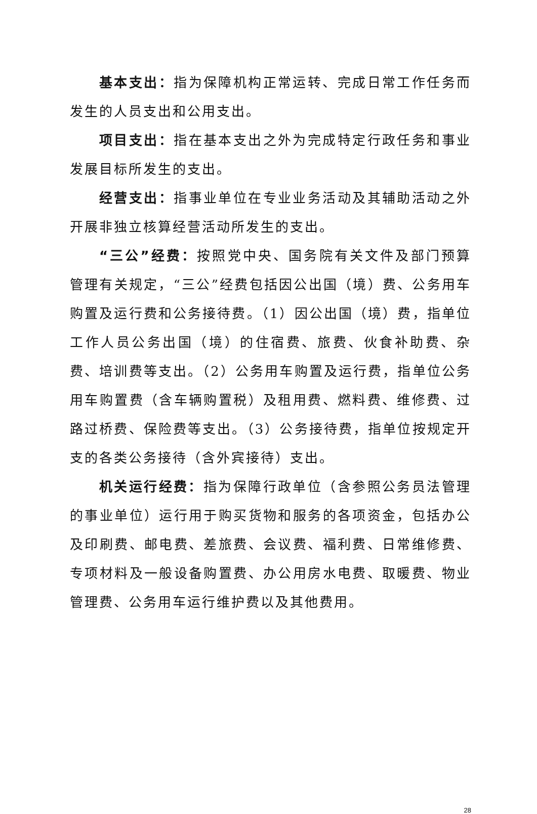基本支出：指为保障机构正常运转、完成日常工作任务而发生的人员支出和公用支出。
项目支出：指在基本支出之外为完成特定行政任务和事业发展目标所发生的支出。
经营支出：指事业单位在专业业务活动及其辅助活动之外开展非独立核算经营活动所发生的支出。
“三公”经费：按照党中央、国务院有关文件及部门预算管理有关规定，“三公”经费包括因公出国（境）费、公务用车购置及运行费和公务接待费。（1）因公出国（境）费，指单位工作人员公务出国（境）的住宿费、旅费、伙食补助费、杂费、培训费等支出。（2）公务用车购置及运行费，指单位公务用车购置费（含车辆购置税）及租用费、燃料费、维修费、过路过桥费、保险费等支出。（3）公务接待费，指单位按规定开支的各类公务接待（含外宾接待）支出。
机关运行经费：指为保障行政单位（含参照公务员法管理的事业单位）运行用于购买货物和服务的各项资金，包括办公及印刷费、邮电费、差旅费、会议费、福利费、日常维修费、专项材料及一般设备购置费、办公用房水电费、取暖费、物业管理费、公务用车运行维护费以及其他费用。
28